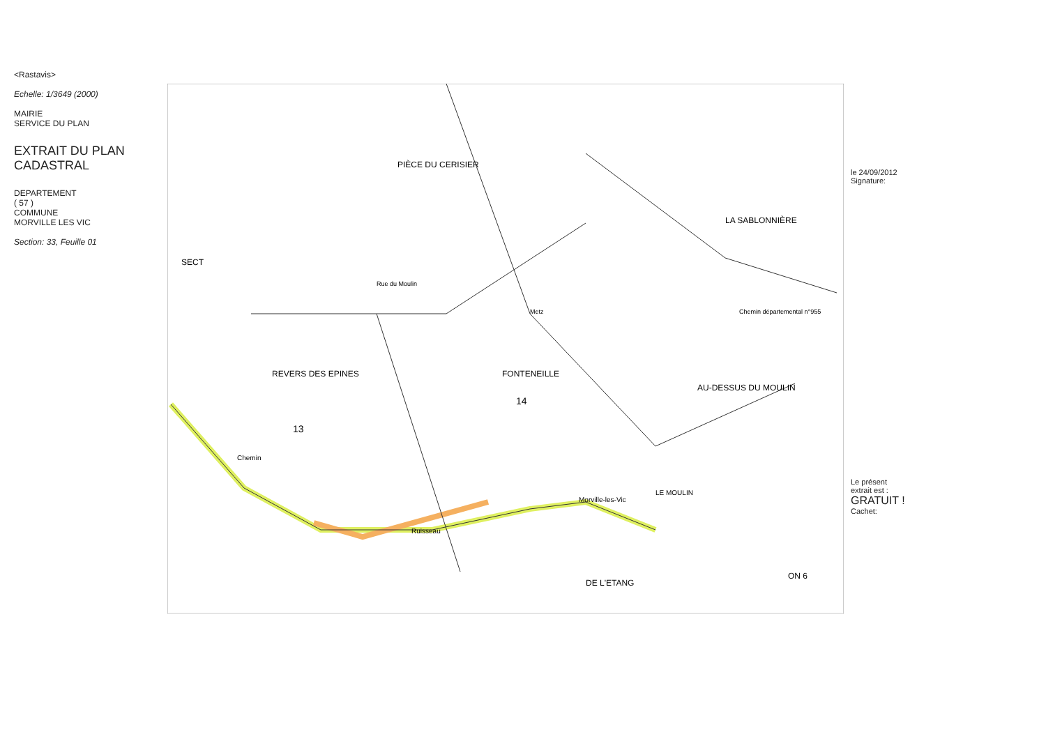<Rastavis>
Echelle: 1/3649 (2000)
MAIRIE
SERVICE DU PLAN
EXTRAIT DU PLAN CADASTRAL
DEPARTEMENT
( 57 )
COMMUNE
MORVILLE LES VIC
Section: 33, Feuille 01
REVERS DES EPINES
PIÈCE DU CERISIER
FONTENEILLE
AU-DESSUS DU MOULIN
LA SABLONNIÈRE
Morville-les-Vic
Ruisseau
Chemin
13
14
DE L'ETANG
LE MOULIN
SECT
ON 6
Rue du Moulin
Metz
Chemin départemental n°955
le 24/09/2012
Signature:
Le présent extrait est :
GRATUIT !
Cachet: